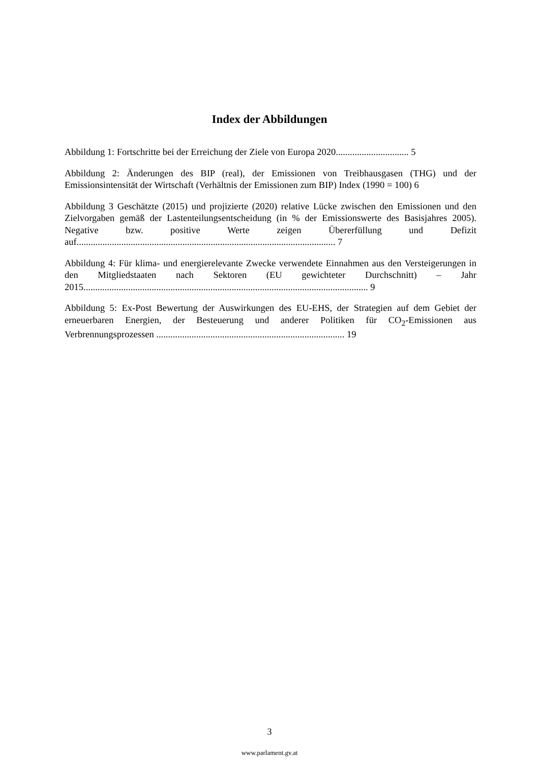Index der Abbildungen
Abbildung 1: Fortschritte bei der Erreichung der Ziele von Europa 2020............................... 5
Abbildung 2: Änderungen des BIP (real), der Emissionen von Treibhausgasen (THG) und der Emissionsintensität der Wirtschaft (Verhältnis der Emissionen zum BIP) Index (1990 = 100) 6
Abbildung 3 Geschätzte (2015) und projizierte (2020) relative Lücke zwischen den Emissionen und den Zielvorgaben gemäß der Lastenteilungsentscheidung (in % der Emissionswerte des Basisjahres 2005). Negative bzw. positive Werte zeigen Übererfüllung und Defizit auf.............................................................................................................. 7
Abbildung 4: Für klima- und energierelevante Zwecke verwendete Einnahmen aus den Versteigerungen in den Mitgliedstaaten nach Sektoren (EU gewichteter Durchschnitt) – Jahr 2015......................................................................................................................... 9
Abbildung 5: Ex-Post Bewertung der Auswirkungen des EU-EHS, der Strategien auf dem Gebiet der erneuerbaren Energien, der Besteuerung und anderer Politiken für CO<sub>2</sub>-Emissionen aus Verbrennungsprozessen ................................................................................ 19
3
www.parlament.gv.at